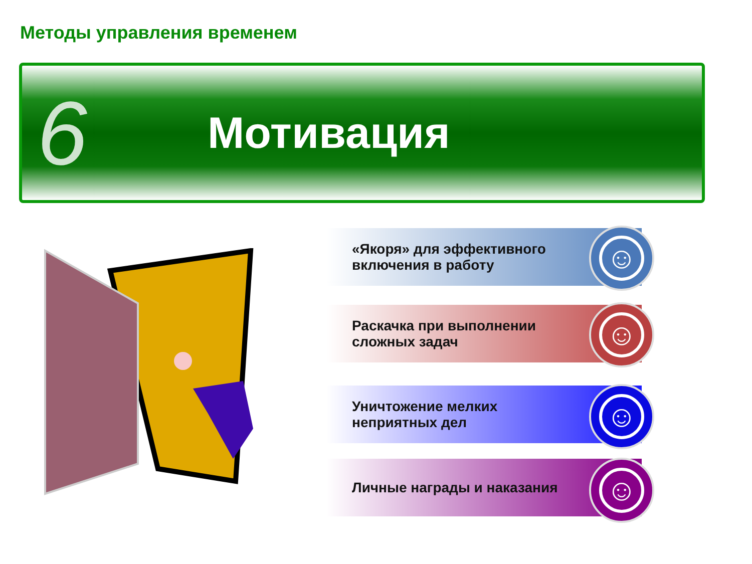Методы управления временем
6
Мотивация
«Якоря» для эффективного
включения в работу
☺
Раскачка при выполнении
сложных задач
☺
Уничтожение мелких
неприятных дел
☺
Личные награды и наказания ☺